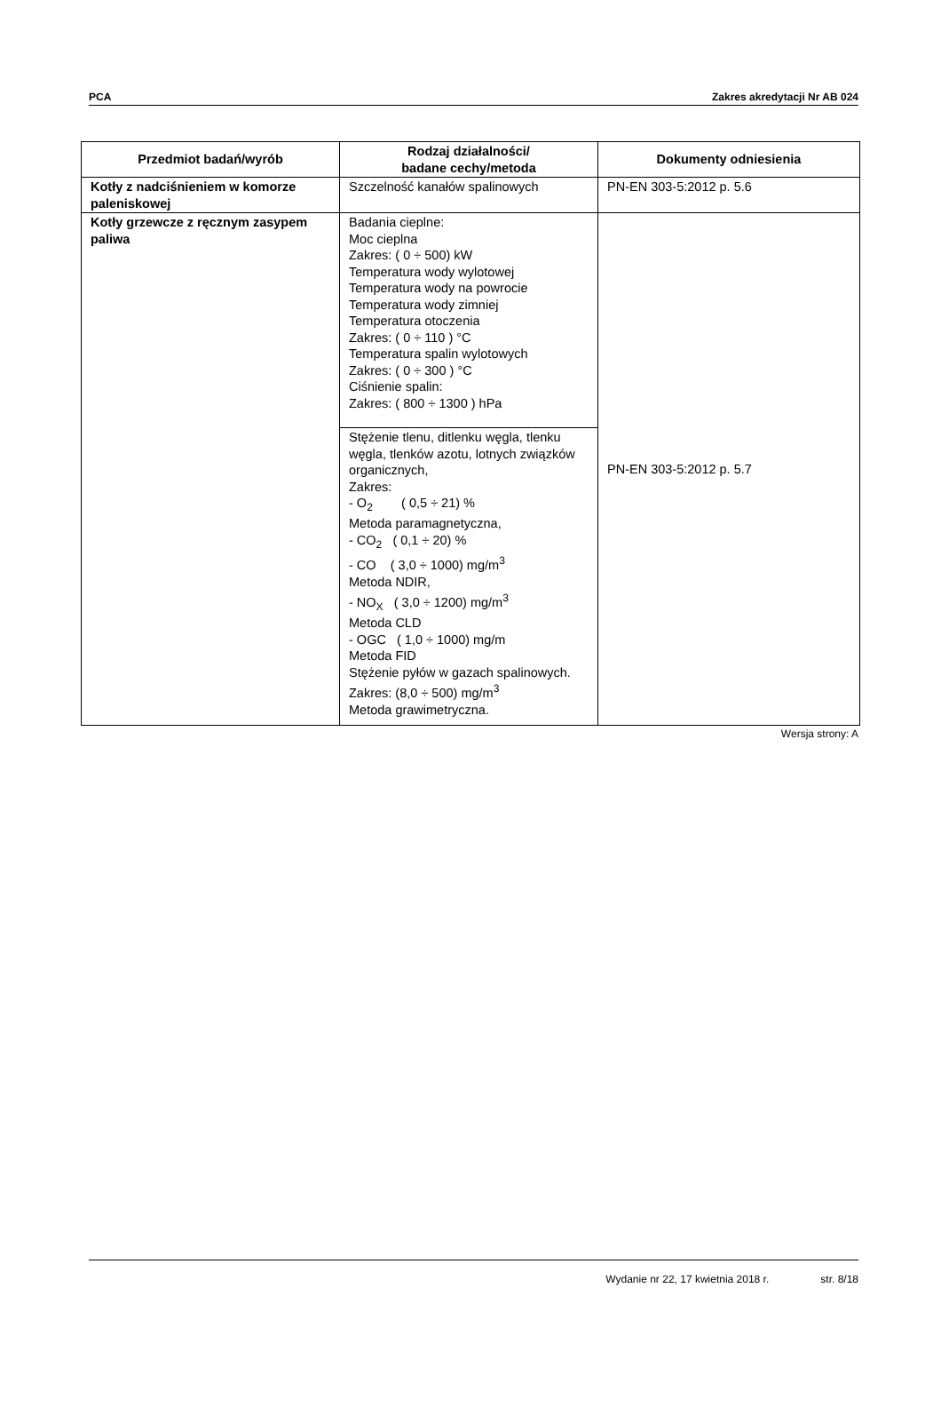PCA Zakres akredytacji Nr AB 024
| Przedmiot badań/wyrób | Rodzaj działalności/ badane cechy/metoda | Dokumenty odniesienia |
| --- | --- | --- |
| Kotły z nadciśnieniem w komorze paleniskowej | Szczelność kanałów spalinowych | PN-EN 303-5:2012 p. 5.6 |
| Kotły grzewcze z ręcznym zasypem paliwa | Badania cieplne: Moc cieplna Zakres: ( 0 ÷ 500) kW Temperatura wody wylotowej Temperatura wody na powrocie Temperatura wody zimniej Temperatura otoczenia Zakres: ( 0 ÷ 110 ) °C Temperatura spalin wylotowych Zakres: ( 0 ÷ 300 ) °C Ciśnienie spalin: Zakres: ( 800 ÷ 1300 ) hPa | PN-EN 303-5:2012 p. 5.7 |
| | Stężenie tlenu, ditlenku węgla, tlenku węgla, tlenków azotu, lotnych związków organicznych, Zakres: - O<sub>2</sub> ( 0,5 ÷ 21) % Metoda paramagnetyczna, - CO<sub>2</sub> ( 0,1 ÷ 20) % - CO ( 3,0 ÷ 1000) mg/m<sup>3</sup> Metoda NDIR, - NO<sub>X</sub> ( 3,0 ÷ 1200) mg/m<sup>3</sup> Metoda CLD - OGC ( 1,0 ÷ 1000) mg/m Metoda FID Stężenie pyłów w gazach spalinowych. Zakres: (8,0 ÷ 500) mg/m<sup>3</sup> Metoda grawimetryczna. | |
Wersja strony: A
Wydanie nr 22, 17 kwietnia 2018 r. str. 8/18